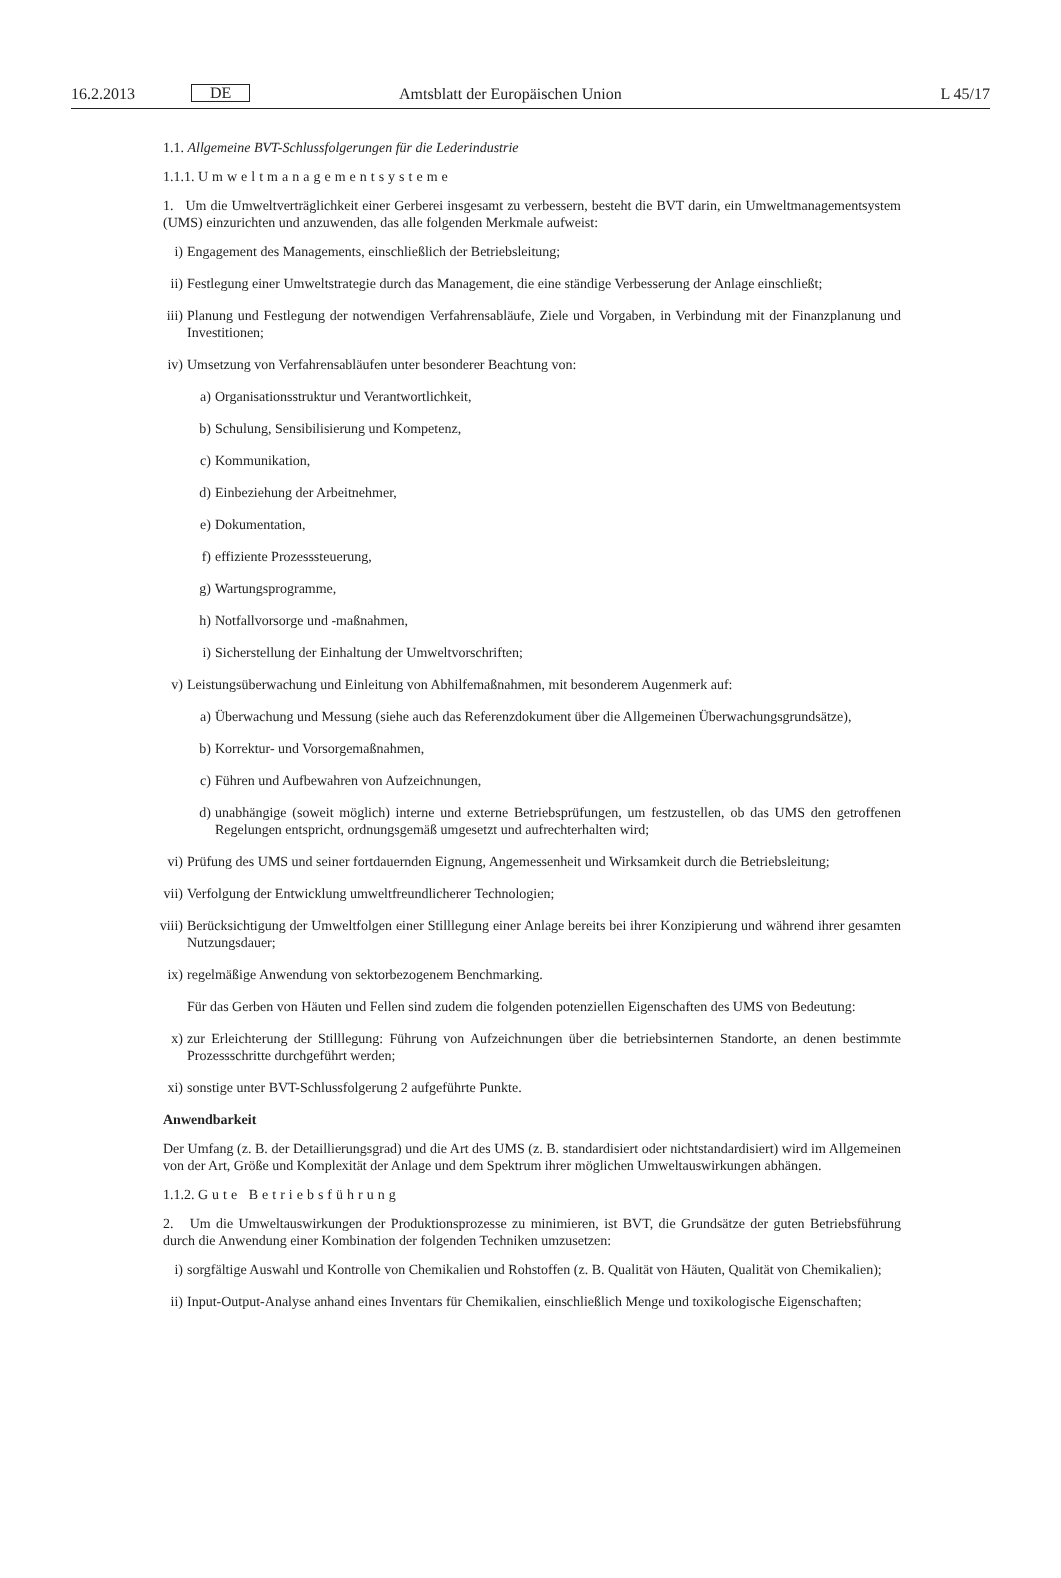16.2.2013 DE Amtsblatt der Europäischen Union L 45/17
1.1. Allgemeine BVT-Schlussfolgerungen für die Lederindustrie
1.1.1. Umweltmanagementsysteme
1. Um die Umweltverträglichkeit einer Gerberei insgesamt zu verbessern, besteht die BVT darin, ein Umweltmanagementsystem (UMS) einzurichten und anzuwenden, das alle folgenden Merkmale aufweist:
i) Engagement des Managements, einschließlich der Betriebsleitung;
ii) Festlegung einer Umweltstrategie durch das Management, die eine ständige Verbesserung der Anlage einschließt;
iii) Planung und Festlegung der notwendigen Verfahrensabläufe, Ziele und Vorgaben, in Verbindung mit der Finanzplanung und Investitionen;
iv) Umsetzung von Verfahrensabläufen unter besonderer Beachtung von:
a) Organisationsstruktur und Verantwortlichkeit,
b) Schulung, Sensibilisierung und Kompetenz,
c) Kommunikation,
d) Einbeziehung der Arbeitnehmer,
e) Dokumentation,
f) effiziente Prozesssteuerung,
g) Wartungsprogramme,
h) Notfallvorsorge und -maßnahmen,
i) Sicherstellung der Einhaltung der Umweltvorschriften;
v) Leistungsüberwachung und Einleitung von Abhilfemaßnahmen, mit besonderem Augenmerk auf:
a) Überwachung und Messung (siehe auch das Referenzdokument über die Allgemeinen Überwachungsgrundsätze),
b) Korrektur- und Vorsorgemaßnahmen,
c) Führen und Aufbewahren von Aufzeichnungen,
d) unabhängige (soweit möglich) interne und externe Betriebsprüfungen, um festzustellen, ob das UMS den getroffenen Regelungen entspricht, ordnungsgemäß umgesetzt und aufrechterhalten wird;
vi) Prüfung des UMS und seiner fortdauernden Eignung, Angemessenheit und Wirksamkeit durch die Betriebsleitung;
vii) Verfolgung der Entwicklung umweltfreundlicherer Technologien;
viii) Berücksichtigung der Umweltfolgen einer Stilllegung einer Anlage bereits bei ihrer Konzipierung und während ihrer gesamten Nutzungsdauer;
ix) regelmäßige Anwendung von sektorbezogenem Benchmarking.
Für das Gerben von Häuten und Fellen sind zudem die folgenden potenziellen Eigenschaften des UMS von Bedeutung:
x) zur Erleichterung der Stilllegung: Führung von Aufzeichnungen über die betriebsinternen Standorte, an denen bestimmte Prozessschritte durchgeführt werden;
xi) sonstige unter BVT-Schlussfolgerung 2 aufgeführte Punkte.
Anwendbarkeit
Der Umfang (z. B. der Detaillierungsgrad) und die Art des UMS (z. B. standardisiert oder nichtstandardisiert) wird im Allgemeinen von der Art, Größe und Komplexität der Anlage und dem Spektrum ihrer möglichen Umweltauswirkungen abhängen.
1.1.2. Gute Betriebsführung
2. Um die Umweltauswirkungen der Produktionsprozesse zu minimieren, ist BVT, die Grundsätze der guten Betriebsführung durch die Anwendung einer Kombination der folgenden Techniken umzusetzen:
i) sorgfältige Auswahl und Kontrolle von Chemikalien und Rohstoffen (z. B. Qualität von Häuten, Qualität von Chemikalien);
ii) Input-Output-Analyse anhand eines Inventars für Chemikalien, einschließlich Menge und toxikologische Eigenschaften;